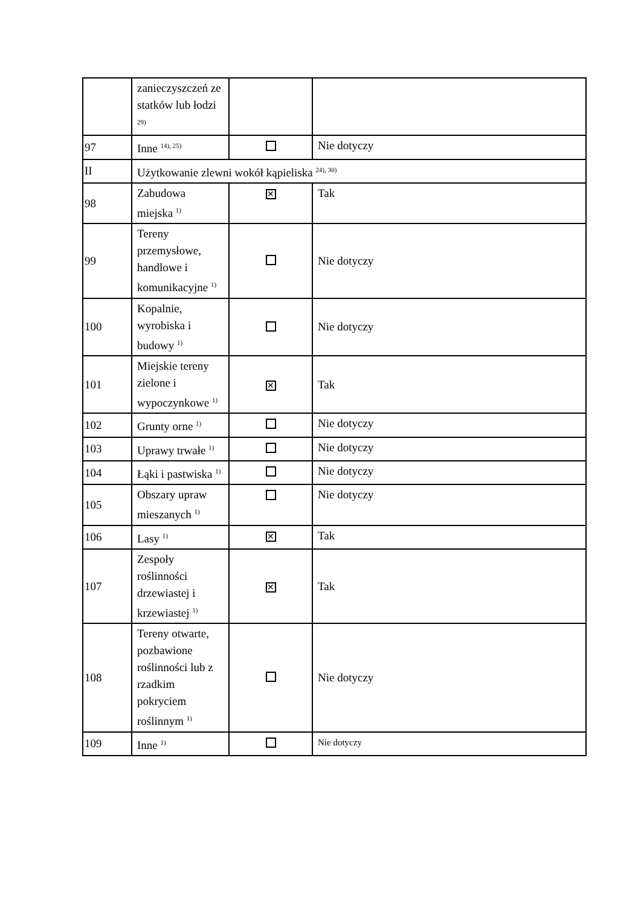| | zanieczyszczeń ze statków lub łodzi <sup>29)</sup> | | |
| 97 | Inne <sup>14), 25)</sup> | | Nie dotyczy |
| II | Użytkowanie zlewni wokół kąpieliska <sup>24), 30)</sup> | | |
| 98 | Zabudowa miejska <sup>1)</sup> | ✕ | Tak |
| 99 | Tereny przemysłowe, handlowe i komunikacyjne <sup>1)</sup> | | Nie dotyczy |
| 100 | Kopalnie, wyrobiska i budowy <sup>1)</sup> | | Nie dotyczy |
| 101 | Miejskie tereny zielone i wypoczynkowe <sup>1)</sup> | ✕ | Tak |
| 102 | Grunty orne <sup>1)</sup> | | Nie dotyczy |
| 103 | Uprawy trwałe <sup>1)</sup> | | Nie dotyczy |
| 104 | Łąki i pastwiska <sup>1)</sup> | | Nie dotyczy |
| 105 | Obszary upraw mieszanych <sup>1)</sup> | | Nie dotyczy |
| 106 | Lasy <sup>1)</sup> | ✕ | Tak |
| 107 | Zespoły roślinności drzewiastej i krzewiastej <sup>1)</sup> | ✕ | Tak |
| 108 | Tereny otwarte, pozbawione roślinności lub z rzadkim pokryciem roślinnym <sup>1)</sup> | | Nie dotyczy |
| 109 | Inne <sup>1)</sup> | | Nie dotyczy |